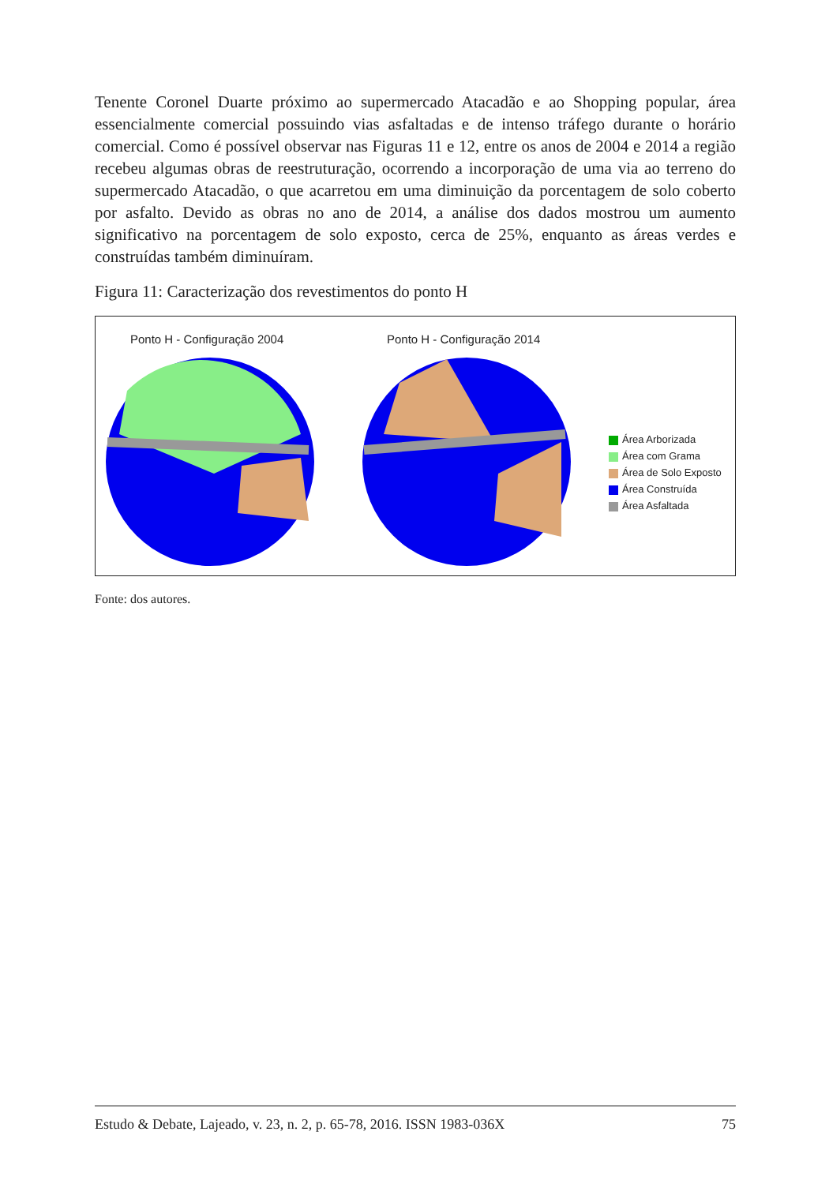Tenente Coronel Duarte próximo ao supermercado Atacadão e ao Shopping popular, área essencialmente comercial possuindo vias asfaltadas e de intenso tráfego durante o horário comercial. Como é possível observar nas Figuras 11 e 12, entre os anos de 2004 e 2014 a região recebeu algumas obras de reestruturação, ocorrendo a incorporação de uma via ao terreno do supermercado Atacadão, o que acarretou em uma diminuição da porcentagem de solo coberto por asfalto. Devido as obras no ano de 2014, a análise dos dados mostrou um aumento significativo na porcentagem de solo exposto, cerca de 25%, enquanto as áreas verdes e construídas também diminuíram.
Figura 11: Caracterização dos revestimentos do ponto H
Ponto H - Configuração 2004 Ponto H - Configuração 2014
Área Arborizada
Área com Grama
Área de Solo Exposto
Área Construída
Área Asfaltada
Fonte: dos autores.
Estudo & Debate, Lajeado, v. 23, n. 2, p. 65-78, 2016. ISSN 1983-036X 75